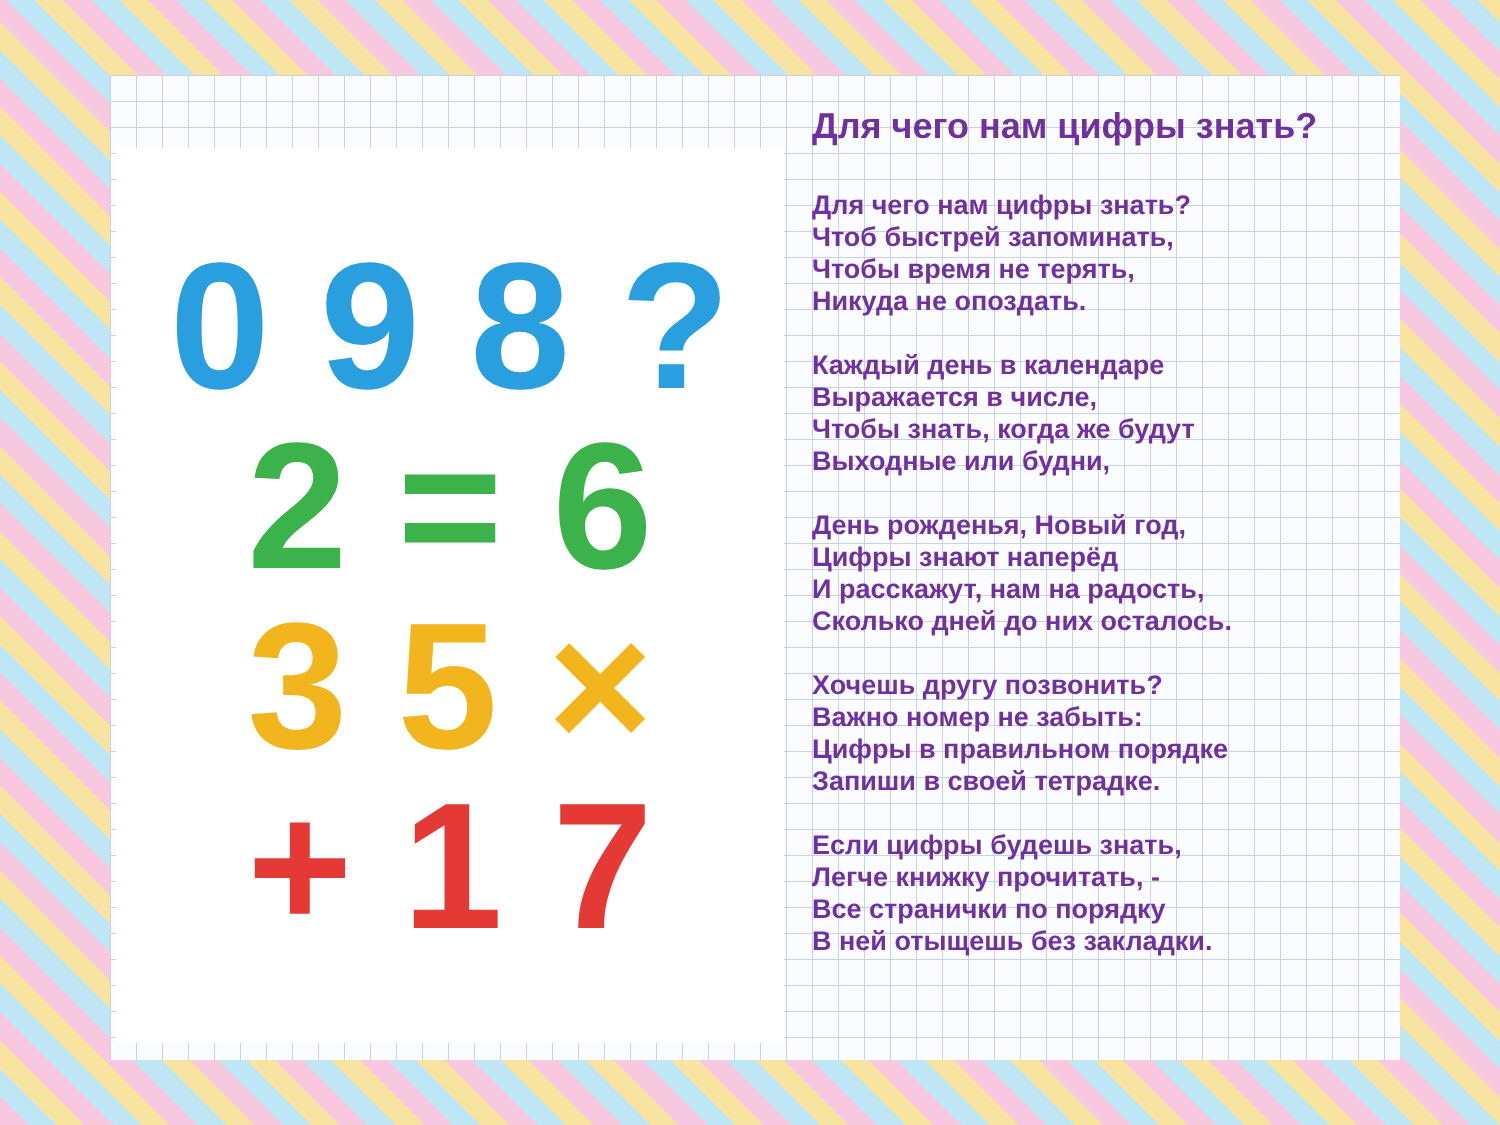0 9 8 ?
2 = 6
3 5 ×
+ 1 7
Для чего нам цифры знать?
Для чего нам цифры знать?
Чтоб быстрей запоминать,
Чтобы время не терять,
Никуда не опоздать.
Каждый день в календаре
Выражается в числе,
Чтобы знать, когда же будут
Выходные или будни,
День рожденья, Новый год,
Цифры знают наперёд
И расскажут, нам на радость,
Сколько дней до них осталось.
Хочешь другу позвонить?
Важно номер не забыть:
Цифры в правильном порядке
Запиши в своей тетрадке.
Если цифры будешь знать,
Легче книжку прочитать, -
Все странички по порядку
В ней отыщешь без закладки.